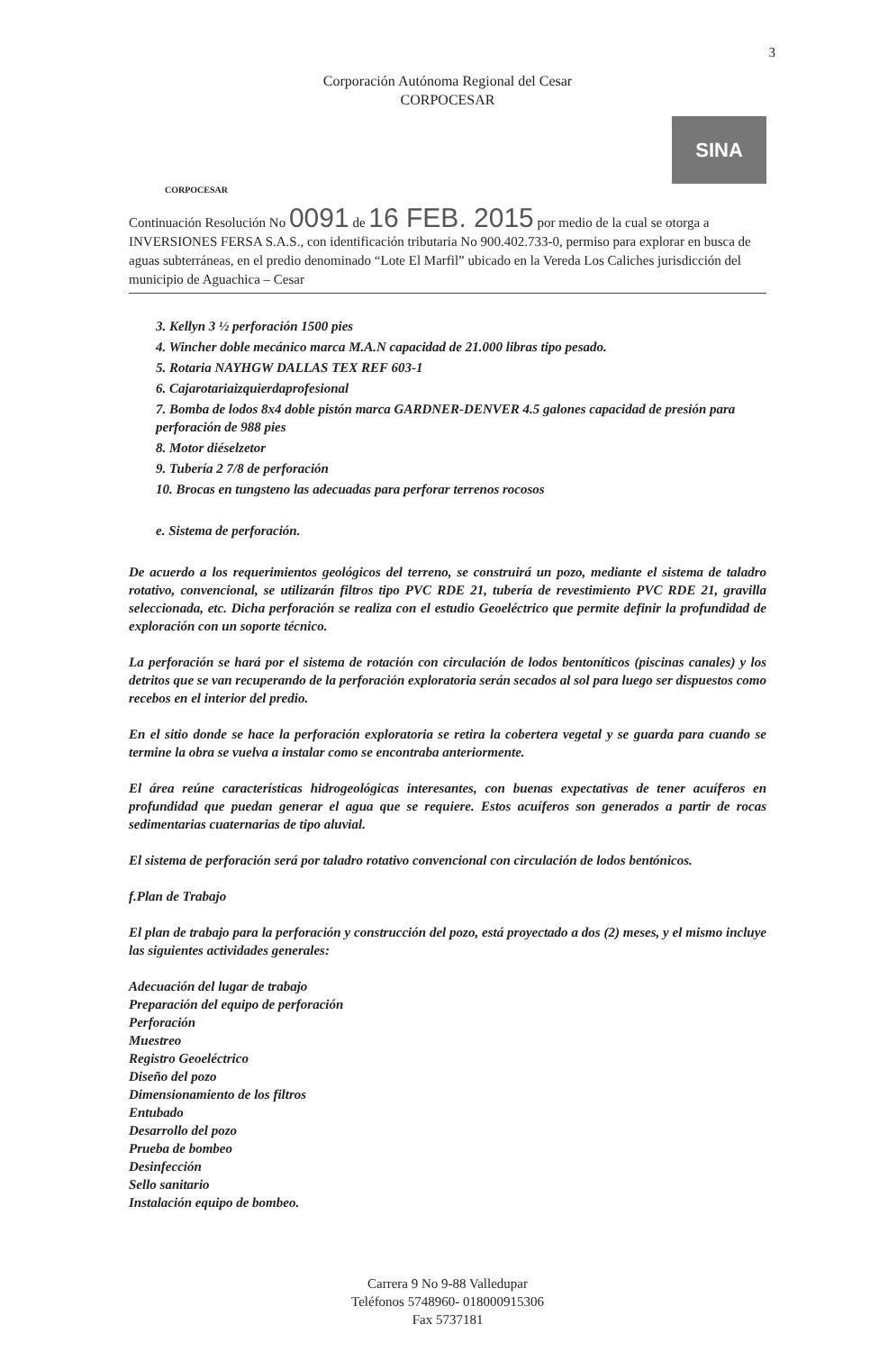3
Corporación Autónoma Regional del Cesar
CORPOCESAR
CORPOCESAR
SINA
Continuación Resolución No 0091 de 16 FEB. 2015 por medio de la cual se otorga a INVERSIONES FERSA S.A.S., con identificación tributaria No 900.402.733-0, permiso para explorar en busca de aguas subterráneas, en el predio denominado “Lote El Marfil” ubicado en la Vereda Los Caliches jurisdicción del municipio de Aguachica – Cesar
3. Kellyn 3 ½ perforación 1500 pies
4. Wincher doble mecánico marca M.A.N capacidad de 21.000 libras tipo pesado.
5. Rotaria NAYHGW DALLAS TEX REF 603-1
6. Cajarotariaizquierdaprofesional
7. Bomba de lodos 8x4 doble pistón marca GARDNER-DENVER 4.5 galones capacidad de presión para perforación de 988 pies
8. Motor diéselzetor
9. Tubería 2 7/8 de perforación
10. Brocas en tungsteno las adecuadas para perforar terrenos rocosos
e. Sistema de perforación.
De acuerdo a los requerimientos geológicos del terreno, se construirá un pozo, mediante el sistema de taladro rotativo, convencional, se utilizarán filtros tipo PVC RDE 21, tubería de revestimiento PVC RDE 21, gravilla seleccionada, etc. Dicha perforación se realiza con el estudio Geoeléctrico que permite definir la profundidad de exploración con un soporte técnico.
La perforación se hará por el sistema de rotación con circulación de lodos bentoníticos (piscinas canales) y los detritos que se van recuperando de la perforación exploratoria serán secados al sol para luego ser dispuestos como recebos en el interior del predio.
En el sitio donde se hace la perforación exploratoria se retira la cobertera vegetal y se guarda para cuando se termine la obra se vuelva a instalar como se encontraba anteriormente.
El área reúne características hidrogeológicas interesantes, con buenas expectativas de tener acuíferos en profundidad que puedan generar el agua que se requiere. Estos acuíferos son generados a partir de rocas sedimentarias cuaternarias de tipo aluvial.
El sistema de perforación será por taladro rotativo convencional con circulación de lodos bentónicos.
f.Plan de Trabajo
El plan de trabajo para la perforación y construcción del pozo, está proyectado a dos (2) meses, y el mismo incluye las siguientes actividades generales:
Adecuación del lugar de trabajo
Preparación del equipo de perforación
Perforación
Muestreo
Registro Geoeléctrico
Diseño del pozo
Dimensionamiento de los filtros
Entubado
Desarrollo del pozo
Prueba de bombeo
Desinfección
Sello sanitario
Instalación equipo de bombeo.
Carrera 9 No 9-88 Valledupar
Teléfonos 5748960- 018000915306
Fax 5737181